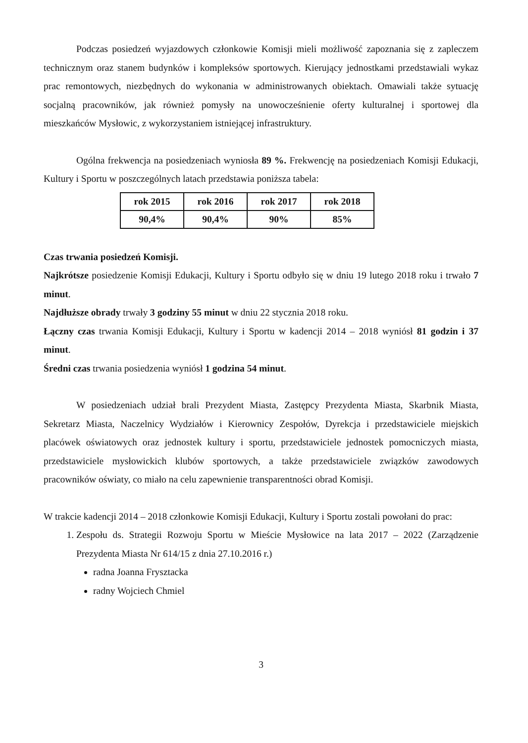Podczas posiedzeń wyjazdowych członkowie Komisji mieli możliwość zapoznania się z zapleczem technicznym oraz stanem budynków i kompleksów sportowych. Kierujący jednostkami przedstawiali wykaz prac remontowych, niezbędnych do wykonania w administrowanych obiektach. Omawiali także sytuację socjalną pracowników, jak również pomysły na unowocześnienie oferty kulturalnej i sportowej dla mieszkańców Mysłowic, z wykorzystaniem istniejącej infrastruktury.
Ogólna frekwencja na posiedzeniach wyniosła 89 %. Frekwencję na posiedzeniach Komisji Edukacji, Kultury i Sportu w poszczególnych latach przedstawia poniższa tabela:
| rok 2015 | rok 2016 | rok 2017 | rok 2018 |
| --- | --- | --- | --- |
| 90,4% | 90,4% | 90% | 85% |
Czas trwania posiedzeń Komisji.
Najkrótsze posiedzenie Komisji Edukacji, Kultury i Sportu odbyło się w dniu 19 lutego 2018 roku i trwało 7 minut.
Najdłuższe obrady trwały 3 godziny 55 minut w dniu 22 stycznia 2018 roku.
Łączny czas trwania Komisji Edukacji, Kultury i Sportu w kadencji 2014 – 2018 wyniósł 81 godzin i 37 minut.
Średni czas trwania posiedzenia wyniósł 1 godzina 54 minut.
W posiedzeniach udział brali Prezydent Miasta, Zastępcy Prezydenta Miasta, Skarbnik Miasta, Sekretarz Miasta, Naczelnicy Wydziałów i Kierownicy Zespołów, Dyrekcja i przedstawiciele miejskich placówek oświatowych oraz jednostek kultury i sportu, przedstawiciele jednostek pomocniczych miasta, przedstawiciele mysłowickich klubów sportowych, a także przedstawiciele związków zawodowych pracowników oświaty, co miało na celu zapewnienie transparentności obrad Komisji.
W trakcie kadencji 2014 – 2018 członkowie Komisji Edukacji, Kultury i Sportu zostali powołani do prac:
1. Zespołu ds. Strategii Rozwoju Sportu w Mieście Mysłowice na lata 2017 – 2022 (Zarządzenie Prezydenta Miasta Nr 614/15 z dnia 27.10.2016 r.)
radna Joanna Frysztacka
radny Wojciech Chmiel
3